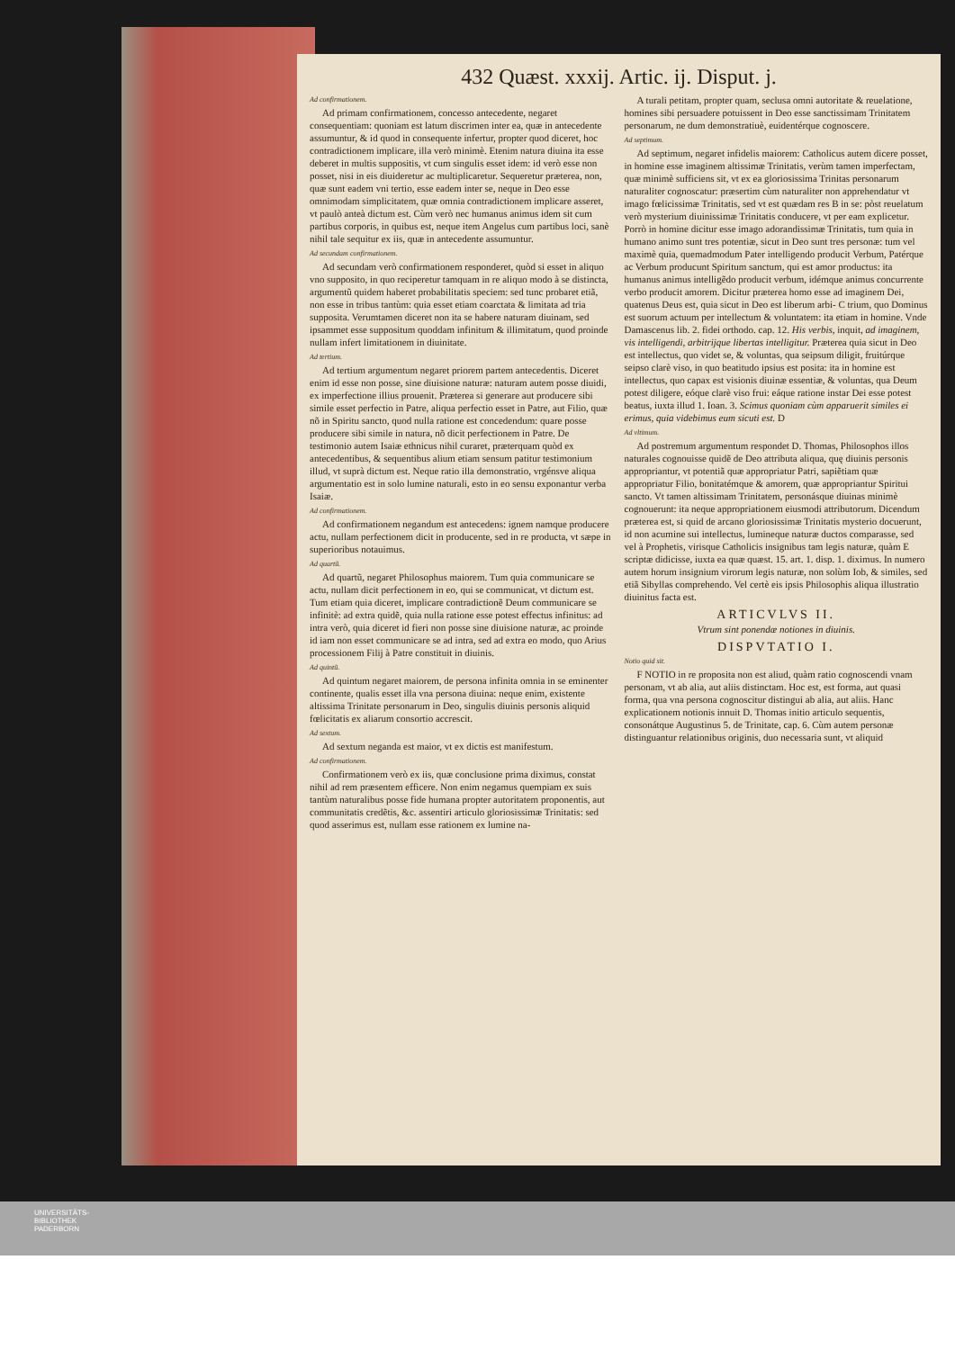432 Quæst. xxxij. Artic. ij. Disput. j.
Ad confirmationem.
Ad primam confirmationem, concesso antecedente, negaret consequentiam: quoniam est latum discrimen inter ea, quæ in antecedente assumuntur, & id quod in consequente infertur, propter quod diceret, hoc contradictionem implicare, illa verò minimè. Etenim natura diuina ita esse deberet in multis suppositis, vt cum singulis esset idem: id verò esse non posset, nisi in eis diuideretur ac multiplicaretur. Sequeretur præterea, non, quæ sunt eadem vni tertio, esse eadem inter se, neque in Deo esse omnimodam simplicitatem, quæ omnia contradictionem implicare asseret, vt paulò anteà dictum est. Cùm verò nec humanus animus idem sit cum partibus corporis, in quibus est, neque item Angelus cum partibus loci, sanè nihil tale sequitur ex iis, quæ in antecedente assumuntur.
Ad secundam confirmationem.
Ad secundam verò confirmationem responderet, quòd si esset in aliquo vno supposito, in quo reciperetur tamquam in re aliquo modo à se distincta, argumentũ quidem haberet probabilitatis speciem: sed tunc probaret etiã, non esse in tribus tantùm: quia esset etiam coarctata & limitata ad tria supposita. Verumtamen diceret non ita se habere naturam diuinam, sed ipsammet esse suppositum quoddam infinitum & illimitatum, quod proinde nullam infert limitationem in diuinitate.
Ad tertium.
Ad tertium argumentum negaret priorem partem antecedentis. Diceret enim id esse non posse, sine diuisione naturæ: naturam autem posse diuidi, ex imperfectione illius prouenit. Præterea si generare aut producere sibi simile esset perfectio in Patre, aliqua perfectio esset in Patre, aut Filio, quæ nõ in Spiritu sancto, quod nulla ratione est concedendum: quare posse producere sibi simile in natura, nõ dicit perfectionem in Patre. De testimonio autem Isaiæ ethnicus nihil curaret, præterquam quòd ex antecedentibus, & sequentibus alium etiam sensum patitur testimonium illud, vt suprà dictum est. Neque ratio illa demonstratio, vrgénsve aliqua argumentatio est in solo lumine naturali, esto in eo sensu exponantur verba Isaiæ.
Ad confirmationem.
Ad confirmationem negandum est antecedens: ignem namque producere actu, nullam perfectionem dicit in producente, sed in re producta, vt sæpe in superioribus notauimus.
Ad quartũ.
Ad quartũ, negaret Philosophus maiorem. Tum quia communicare se actu, nullam dicit perfectionem in eo, qui se communicat, vt dictum est. Tum etiam quia diceret, implicare contradictionẽ Deum communicare se infinitè: ad extra quidẽ, quia nulla ratione esse potest effectus infinitus: ad intra verò, quia diceret id fieri non posse sine diuisione naturæ, ac proinde id iam non esset communicare se ad intra, sed ad extra eo modo, quo Arius processionem Filij à Patre constituit in diuinis.
Ad quintũ.
Ad quintum negaret maiorem, de persona infinita omnia in se eminenter continente, qualis esset illa vna persona diuina: neque enim, existente altissima Trinitate personarum in Deo, singulis diuinis personis aliquid fœlicitatis ex aliarum consortio accrescit.
Ad sextum.
Ad sextum neganda est maior, vt ex dictis est manifestum.
Ad confirmationem.
Confirmationem verò ex iis, quæ conclusione prima diximus, constat nihil ad rem præsentem efficere. Non enim negamus quempiam ex suis tantùm naturalibus posse fide humana propter autoritatem proponentis, aut communitatis credẽtis, &c. assentiri articulo gloriosissimæ Trinitatis: sed quod asserimus est, nullam esse rationem ex lumine na-
A turali petitam, propter quam, seclusa omni autoritate & reuelatione, homines sibi persuadere potuissent in Deo esse sanctissimam Trinitatem personarum, ne dum demonstratiuè, euidentérque cognoscere.
Ad septimum.
Ad septimum, negaret infidelis maiorem: Catholicus autem dicere posset, in homine esse imaginem altissimæ Trinitatis, verùm tamen imperfectam, quæ minimè sufficiens sit, vt ex ea gloriosissima Trinitas personarum naturaliter cognoscatur: præsertim cùm naturaliter non apprehendatur vt imago fœlicissimæ Trinitatis, sed vt est quædam res B in se: pòst reuelatum verò mysterium diuinissimæ Trinitatis conducere, vt per eam explicetur. Porrò in homine dicitur esse imago adorandissimæ Trinitatis, tum quia in humano animo sunt tres potentiæ, sicut in Deo sunt tres personæ: tum vel maximè quia, quemadmodum Pater intelligendo producit Verbum, Patérque ac Verbum producunt Spiritum sanctum, qui est amor productus: ita humanus animus intelligẽdo producit verbum, idémque animus concurrente verbo producit amorem. Dicitur præterea homo esse ad imaginem Dei, quatenus Deus est, quia sicut in Deo est liberum arbi- C trium, quo Dominus est suorum actuum per intellectum & voluntatem: ita etiam in homine. Vnde Damascenus lib. 2. fidei orthodo. cap. 12. His verbis, inquit, ad imaginem, vis intelligendi, arbitrijque libertas intelligitur. Præterea quia sicut in Deo est intellectus, quo videt se, & voluntas, qua seipsum diligit, fruitúrque seipso clarè viso, in quo beatitudo ipsius est posita: ita in homine est intellectus, quo capax est visionis diuinæ essentiæ, & voluntas, qua Deum potest diligere, eóque clarè viso frui: eáque ratione instar Dei esse potest beatus, iuxta illud 1. Ioan. 3. Scimus quoniam cùm apparuerit similes ei erimus, quia videbimus eum sicuti est. D
Ad vltimum.
Ad postremum argumentum respondet D. Thomas, Philosophos illos naturales cognouisse quidẽ de Deo attributa aliqua, quę diuinis personis appropriantur, vt potentiã quæ appropriatur Patri, sapiẽtiam quæ appropriatur Filio, bonitatémque & amorem, quæ appropriantur Spiritui sancto. Vt tamen altissimam Trinitatem, personásque diuinas minimè cognouerunt: ita neque appropriationem eiusmodi attributorum. Dicendum præterea est, si quid de arcano gloriosissimæ Trinitatis mysterio docuerunt, id non acumine sui intellectus, lumineque naturæ ductos comparasse, sed vel à Prophetis, virisque Catholicis insignibus tam legis naturæ, quàm E scriptæ didicisse, iuxta ea quæ quæst. 15. art. 1. disp. 1. diximus. In numero autem horum insignium virorum legis naturæ, non solùm Iob, & similes, sed etiã Sibyllas comprehendo. Vel certè eis ipsis Philosophis aliqua illustratio diuinitus facta est.
ARTICVLVS II.
Vtrum sint ponendæ notiones in diuinis.
DISPVTATIO I.
Notio quid sit.
F NOTIO in re proposita non est aliud, quàm ratio cognoscendi vnam personam, vt ab alia, aut aliis distinctam. Hoc est, est forma, aut quasi forma, qua vna persona cognoscitur distingui ab alia, aut aliis. Hanc explicationem notionis innuit D. Thomas initio articulo sequentis, consonátque Augustinus 5. de Trinitate, cap. 6. Cùm autem personæ distinguantur relationibus originis, duo necessaria sunt, vt aliquid
UNIVERSITÄTS-
BIBLIOTHEK
PADERBORN